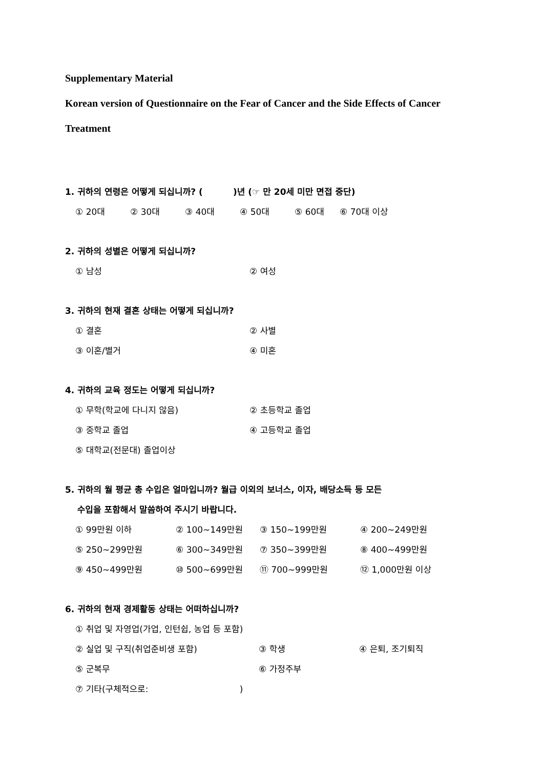Supplementary Material
Korean version of Questionnaire on the Fear of Cancer and the Side Effects of Cancer
Treatment
1. 귀하의 연령은 어떻게 되십니까? ( )년 (☞ 만 20세 미만 면접 중단)
① 20대 ② 30대 ③ 40대 ④ 50대 ⑤ 60대 ⑥ 70대 이상
2. 귀하의 성별은 어떻게 되십니까?
① 남성 ② 여성
3. 귀하의 현재 결혼 상태는 어떻게 되십니까?
① 결혼 ② 사별
③ 이혼/별거 ④ 미혼
4. 귀하의 교육 정도는 어떻게 되십니까?
① 무학(학교에 다니지 않음) ② 초등학교 졸업
③ 중학교 졸업 ④ 고등학교 졸업
⑤ 대학교(전문대) 졸업이상
5. 귀하의 월 평균 총 수입은 얼마입니까? 월급 이외의 보너스, 이자, 배당소득 등 모든
수입을 포함해서 말씀하여 주시기 바랍니다.
① 99만원 이하 ② 100~149만원 ③ 150~199만원 ④ 200~249만원
⑤ 250~299만원 ⑥ 300~349만원 ⑦ 350~399만원 ⑧ 400~499만원
⑨ 450~499만원 ⑩ 500~699만원 ⑪ 700~999만원 ⑫ 1,000만원 이상
6. 귀하의 현재 경제활동 상태는 어떠하십니까?
① 취업 및 자영업(가업, 인턴쉽, 농업 등 포함)
② 실업 및 구직(취업준비생 포함) ③ 학생 ④ 은퇴, 조기퇴직
⑤ 군복무 ⑥ 가정주부
⑦ 기타(구체적으로: )